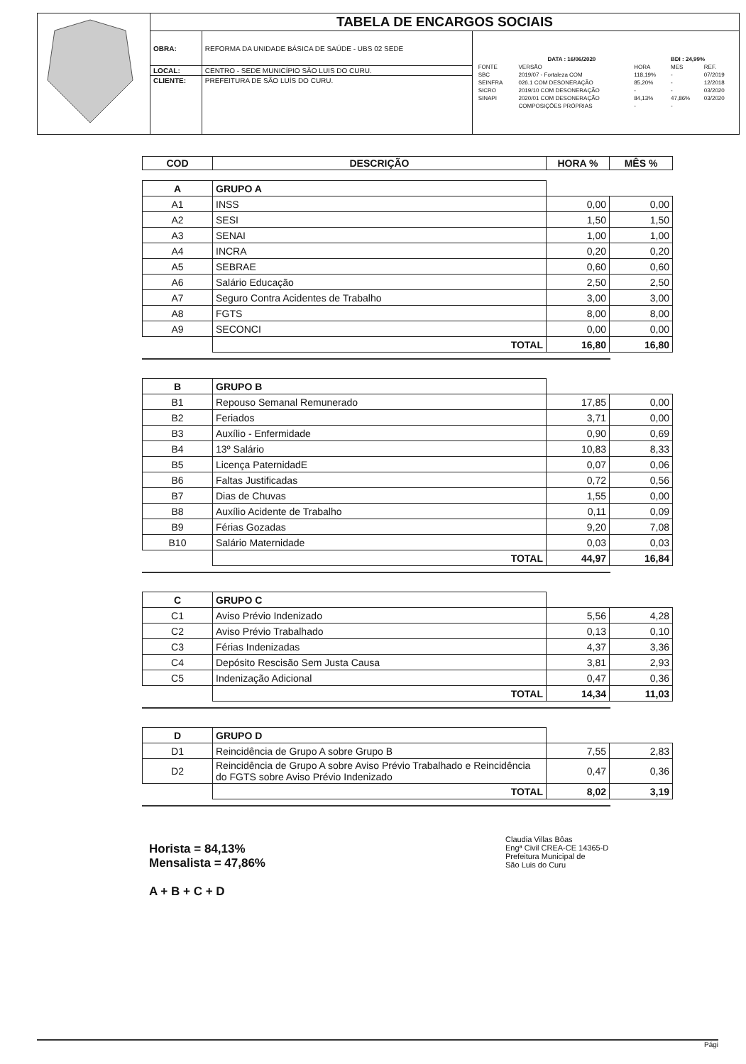| | TABELA DE ENCARGOS SOCIAIS | | |
| | OBRA: | REFORMA DA UNIDADE BÁSICA DE SAÚDE - UBS 02 SEDE | / DATA : 16/06/2020 / / / BDI : 24,99% / / / FONTE / VERSÃO / HORA / MES / REF. / / SBC / 2019/07 - Fortaleza COM / 118,19% / - / 07/2019 / / SEINFRA / 026.1 COM DESONERAÇÃO / 85,20% / - / 12/2018 / / SICRO / 2019/10 COM DESONERAÇÃO / - / - / 03/2020 / / SINAPI / 2020/01 COM DESONERAÇÃO / 84,13% / 47,86% / 03/2020 / / / COMPOSIÇÕES PRÓPRIAS / - / - / / |
| | LOCAL: | CENTRO - SEDE MUNICÍPIO SÃO LUIS DO CURU. | |
| | CLIENTE: | PREFEITURA DE SÃO LUÍS DO CURU. | |
| COD | DESCRIÇÃO | HORA % | MÊS % |
| --- | --- | --- | --- |
| A | GRUPO A | | |
| A1 | INSS | 0,00 | 0,00 |
| A2 | SESI | 1,50 | 1,50 |
| A3 | SENAI | 1,00 | 1,00 |
| A4 | INCRA | 0,20 | 0,20 |
| A5 | SEBRAE | 0,60 | 0,60 |
| A6 | Salário Educação | 2,50 | 2,50 |
| A7 | Seguro Contra Acidentes de Trabalho | 3,00 | 3,00 |
| A8 | FGTS | 8,00 | 8,00 |
| A9 | SECONCI | 0,00 | 0,00 |
| | TOTAL | 16,80 | 16,80 |
| B | GRUPO B | | |
| B1 | Repouso Semanal Remunerado | 17,85 | 0,00 |
| B2 | Feriados | 3,71 | 0,00 |
| B3 | Auxílio - Enfermidade | 0,90 | 0,69 |
| B4 | 13º Salário | 10,83 | 8,33 |
| B5 | Licença PaternidadE | 0,07 | 0,06 |
| B6 | Faltas Justificadas | 0,72 | 0,56 |
| B7 | Dias de Chuvas | 1,55 | 0,00 |
| B8 | Auxílio Acidente de Trabalho | 0,11 | 0,09 |
| B9 | Férias Gozadas | 9,20 | 7,08 |
| B10 | Salário Maternidade | 0,03 | 0,03 |
| | TOTAL | 44,97 | 16,84 |
| C | GRUPO C | | |
| C1 | Aviso Prévio Indenizado | 5,56 | 4,28 |
| C2 | Aviso Prévio Trabalhado | 0,13 | 0,10 |
| C3 | Férias Indenizadas | 4,37 | 3,36 |
| C4 | Depósito Rescisão Sem Justa Causa | 3,81 | 2,93 |
| C5 | Indenização Adicional | 0,47 | 0,36 |
| | TOTAL | 14,34 | 11,03 |
| D | GRUPO D | | |
| D1 | Reincidência de Grupo A sobre Grupo B | 7,55 | 2,83 |
| D2 | Reincidência de Grupo A sobre Aviso Prévio Trabalhado e Reincidência do FGTS sobre Aviso Prévio Indenizado | 0,47 | 0,36 |
| | TOTAL | 8,02 | 3,19 |
Horista = 84,13%
Mensalista = 47,86%
A + B + C + D
Claudia Villas Bôas
Engª Civil CREA-CE 14365-D
Prefeitura Municipal de
São Luis do Curu
Pági